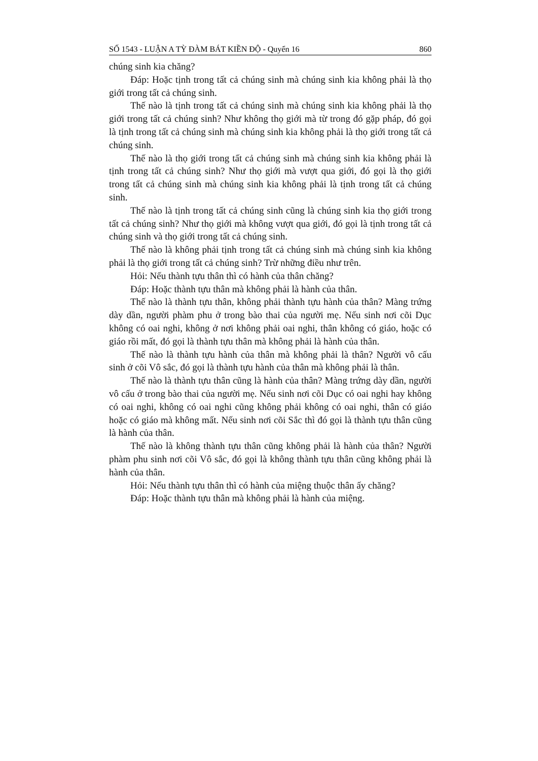SỐ 1543 - LUẬN A TỲ ĐÀM BÁT KIỀN ĐỘ - Quyển 16 860
chúng sinh kia chăng?
Đáp: Hoặc tịnh trong tất cả chúng sinh mà chúng sinh kia không phải là thọ giới trong tất cả chúng sinh.
Thế nào là tịnh trong tất cả chúng sinh mà chúng sinh kia không phải là thọ giới trong tất cả chúng sinh? Như không thọ giới mà từ trong đó gặp pháp, đó gọi là tịnh trong tất cả chúng sinh mà chúng sinh kia không phải là thọ giới trong tất cả chúng sinh.
Thế nào là thọ giới trong tất cả chúng sinh mà chúng sinh kia không phải là tịnh trong tất cả chúng sinh? Như thọ giới mà vượt qua giới, đó gọi là thọ giới trong tất cả chúng sinh mà chúng sinh kia không phải là tịnh trong tất cả chúng sinh.
Thế nào là tịnh trong tất cả chúng sinh cũng là chúng sinh kia thọ giới trong tất cả chúng sinh? Như thọ giới mà không vượt qua giới, đó gọi là tịnh trong tất cả chúng sinh và thọ giới trong tất cả chúng sinh.
Thế nào là không phải tịnh trong tất cả chúng sinh mà chúng sinh kia không phải là thọ giới trong tất cả chúng sinh? Trừ những điều như trên.
Hỏi: Nếu thành tựu thân thì có hành của thân chăng?
Đáp: Hoặc thành tựu thân mà không phải là hành của thân.
Thế nào là thành tựu thân, không phải thành tựu hành của thân? Màng trứng dày dần, người phàm phu ở trong bào thai của người mẹ. Nếu sinh nơi cõi Dục không có oai nghi, không ở nơi không phải oai nghi, thân không có giáo, hoặc có giáo rồi mất, đó gọi là thành tựu thân mà không phải là hành của thân.
Thế nào là thành tựu hành của thân mà không phải là thân? Người vô cấu sinh ở cõi Vô sắc, đó gọi là thành tựu hành của thân mà không phải là thân.
Thế nào là thành tựu thân cũng là hành của thân? Màng trứng dày dần, người vô cấu ở trong bào thai của người mẹ. Nếu sinh nơi cõi Dục có oai nghi hay không có oai nghi, không có oai nghi cũng không phải không có oai nghi, thân có giáo hoặc có giáo mà không mất. Nếu sinh nơi cõi Sắc thì đó gọi là thành tựu thân cũng là hành của thân.
Thế nào là không thành tựu thân cũng không phải là hành của thân? Người phàm phu sinh nơi cõi Vô sắc, đó gọi là không thành tựu thân cũng không phải là hành của thân.
Hỏi: Nếu thành tựu thân thì có hành của miệng thuộc thân ấy chăng?
Đáp: Hoặc thành tựu thân mà không phải là hành của miệng.